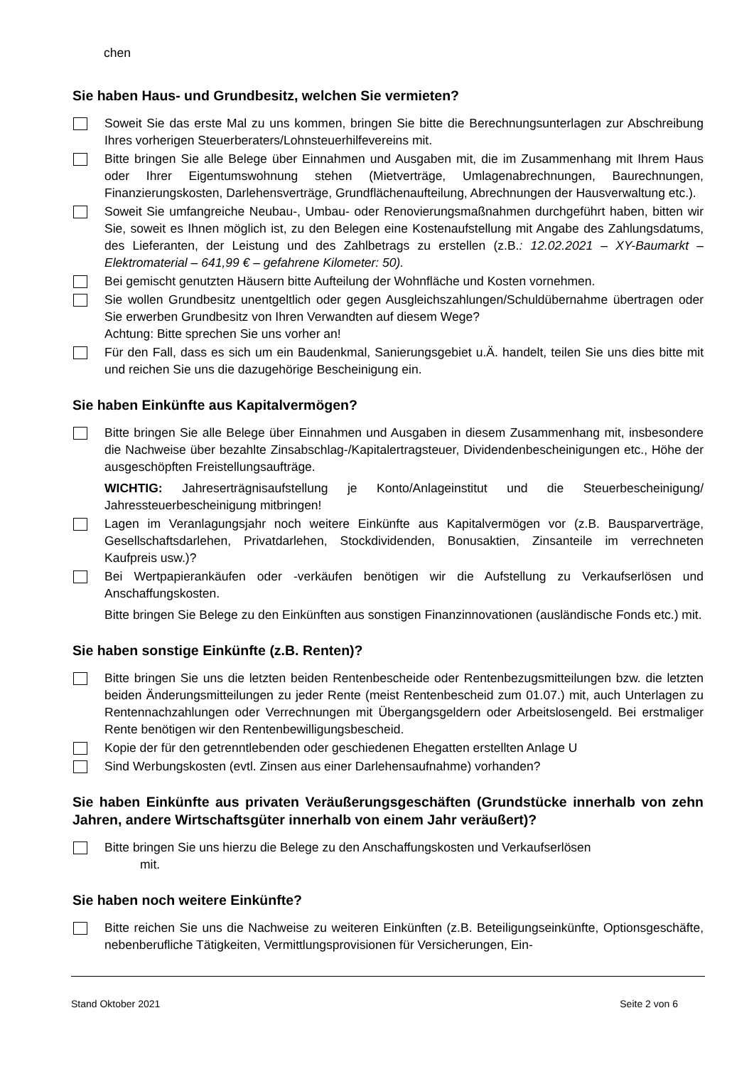chen
Sie haben Haus- und Grundbesitz, welchen Sie vermieten?
Soweit Sie das erste Mal zu uns kommen, bringen Sie bitte die Berechnungsunterlagen zur Abschreibung Ihres vorherigen Steuerberaters/Lohnsteuerhilfevereins mit.
Bitte bringen Sie alle Belege über Einnahmen und Ausgaben mit, die im Zusammenhang mit Ihrem Haus oder Ihrer Eigentumswohnung stehen (Mietverträge, Umlagenabrechnungen, Baurechnungen, Finanzierungskosten, Darlehensverträge, Grundflächenaufteilung, Abrechnungen der Hausverwaltung etc.).
Soweit Sie umfangreiche Neubau-, Umbau- oder Renovierungsmaßnahmen durchgeführt haben, bitten wir Sie, soweit es Ihnen möglich ist, zu den Belegen eine Kostenaufstellung mit Angabe des Zahlungsdatums, des Lieferanten, der Leistung und des Zahlbetrags zu erstellen (z.B.: 12.02.2021 – XY-Baumarkt – Elektromaterial – 641,99 € – gefahrene Kilometer: 50).
Bei gemischt genutzten Häusern bitte Aufteilung der Wohnfläche und Kosten vornehmen.
Sie wollen Grundbesitz unentgeltlich oder gegen Ausgleichszahlungen/Schuldübernahme übertragen oder Sie erwerben Grundbesitz von Ihren Verwandten auf diesem Wege?
Achtung: Bitte sprechen Sie uns vorher an!
Für den Fall, dass es sich um ein Baudenkmal, Sanierungsgebiet u.Ä. handelt, teilen Sie uns dies bitte mit und reichen Sie uns die dazugehörige Bescheinigung ein.
Sie haben Einkünfte aus Kapitalvermögen?
Bitte bringen Sie alle Belege über Einnahmen und Ausgaben in diesem Zusammenhang mit, insbesondere die Nachweise über bezahlte Zinsabschlag-/Kapitalertragsteuer, Dividendenbescheinigungen etc., Höhe der ausgeschöpften Freistellungsaufträge.
WICHTIG: Jahreserträgnisaufstellung je Konto/Anlageinstitut und die Steuerbescheinigung/ Jahressteuerbescheinigung mitbringen!
Lagen im Veranlagungsjahr noch weitere Einkünfte aus Kapitalvermögen vor (z.B. Bausparverträge, Gesellschaftsdarlehen, Privatdarlehen, Stockdividenden, Bonusaktien, Zinsanteile im verrechneten Kaufpreis usw.)?
Bei Wertpapierankäufen oder -verkäufen benötigen wir die Aufstellung zu Verkaufserlösen und Anschaffungskosten.
Bitte bringen Sie Belege zu den Einkünften aus sonstigen Finanzinnovationen (ausländische Fonds etc.) mit.
Sie haben sonstige Einkünfte (z.B. Renten)?
Bitte bringen Sie uns die letzten beiden Rentenbescheide oder Rentenbezugsmitteilungen bzw. die letzten beiden Änderungsmitteilungen zu jeder Rente (meist Rentenbescheid zum 01.07.) mit, auch Unterlagen zu Rentennachzahlungen oder Verrechnungen mit Übergangsgeldern oder Arbeitslosengeld. Bei erstmaliger Rente benötigen wir den Rentenbewilligungsbescheid.
Kopie der für den getrenntlebenden oder geschiedenen Ehegatten erstellten Anlage U
Sind Werbungskosten (evtl. Zinsen aus einer Darlehensaufnahme) vorhanden?
Sie haben Einkünfte aus privaten Veräußerungsgeschäften (Grundstücke innerhalb von zehn Jahren, andere Wirtschaftsgüter innerhalb von einem Jahr veräußert)?
Bitte bringen Sie uns hierzu die Belege zu den Anschaffungskosten und Verkaufserlösen
mit.
Sie haben noch weitere Einkünfte?
Bitte reichen Sie uns die Nachweise zu weiteren Einkünften (z.B. Beteiligungseinkünfte, Optionsgeschäfte, nebenberufliche Tätigkeiten, Vermittlungsprovisionen für Versicherungen, Ein-
Stand Oktober 2021 Seite 2 von 6